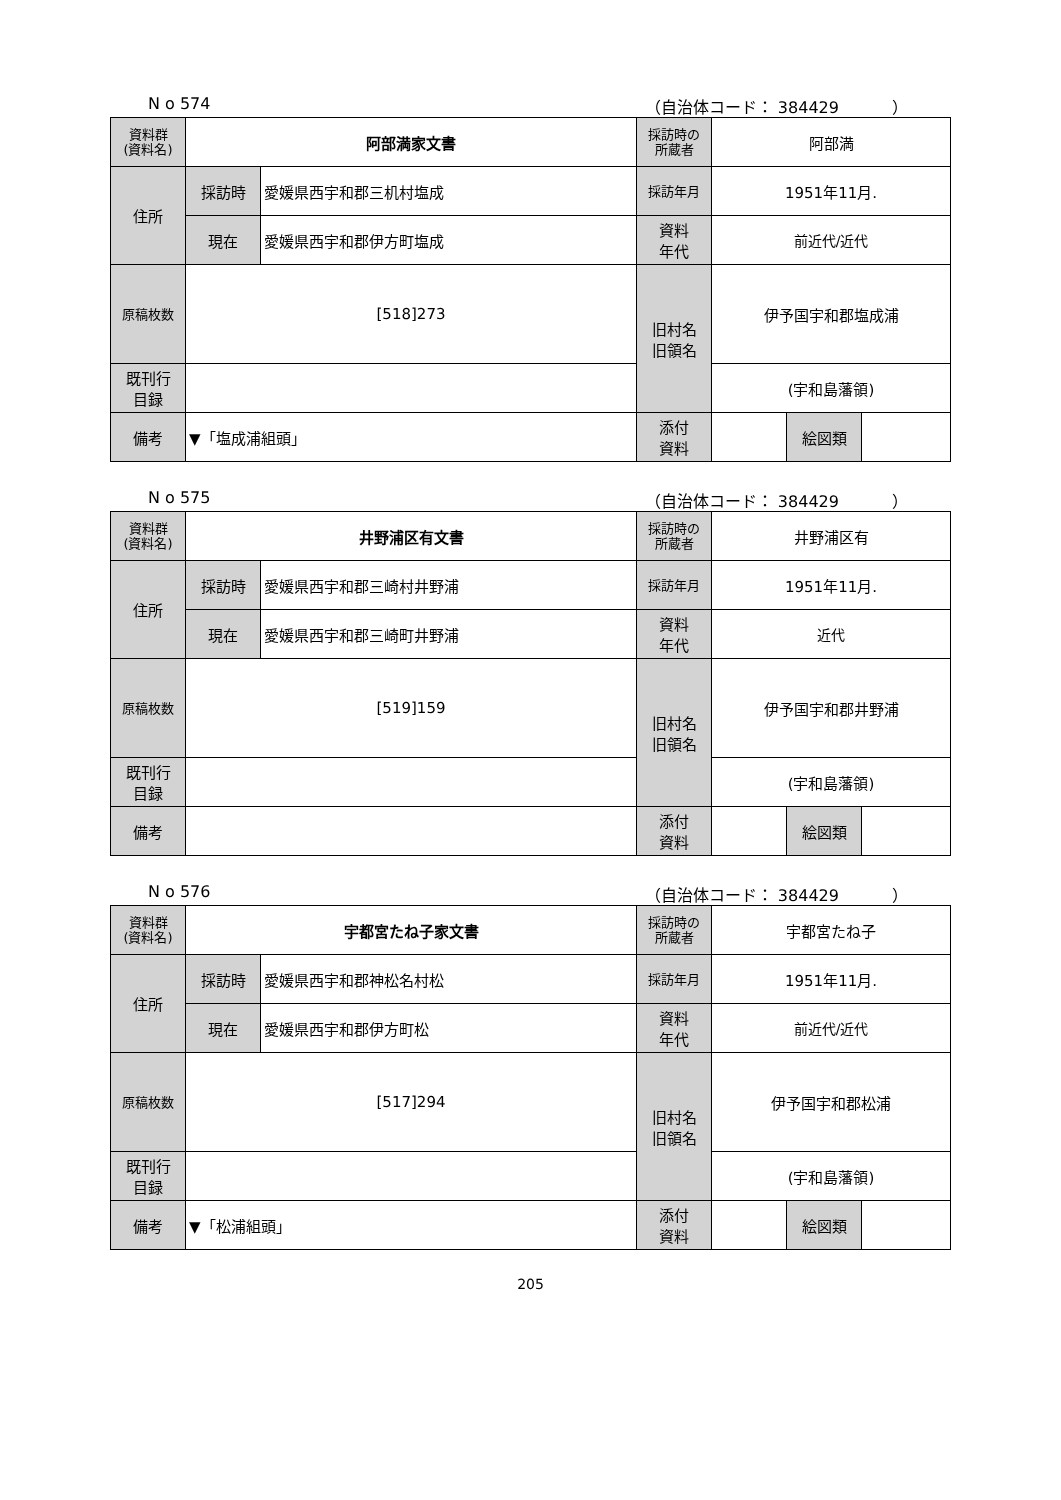N o 574 （自治体コード： 384429 　　　）
| 資料群 (資料名) | 阿部満家文書 | | 採訪時の 所蔵者 | 阿部満 | | |
| 住所 | 採訪時 | 愛媛県西宇和郡三机村塩成 | 採訪年月 | 1951年11月. | | |
| | 現在 | 愛媛県西宇和郡伊方町塩成 | 資料 年代 | 前近代/近代 | | |
| 原稿枚数 | [518]273 | | 旧村名 旧領名 | 伊予国宇和郡塩成浦 | | |
| 既刊行 目録 | | | | (宇和島藩領) | | |
| 備考 | ▼「塩成浦組頭」 | | | | | |
| | | | 添付 資料 | | 絵図類 | |
N o 575 （自治体コード： 384429 　　　）
| 資料群 (資料名) | 井野浦区有文書 | | 採訪時の 所蔵者 | 井野浦区有 | | |
| 住所 | 採訪時 | 愛媛県西宇和郡三崎村井野浦 | 採訪年月 | 1951年11月. | | |
| | 現在 | 愛媛県西宇和郡三崎町井野浦 | 資料 年代 | 近代 | | |
| 原稿枚数 | [519]159 | | 旧村名 旧領名 | 伊予国宇和郡井野浦 | | |
| 既刊行 目録 | | | | (宇和島藩領) | | |
| 備考 | | | | | | |
| | | | 添付 資料 | | 絵図類 | |
N o 576 （自治体コード： 384429 　　　）
| 資料群 (資料名) | 宇都宮たね子家文書 | | 採訪時の 所蔵者 | 宇都宮たね子 | | |
| 住所 | 採訪時 | 愛媛県西宇和郡神松名村松 | 採訪年月 | 1951年11月. | | |
| | 現在 | 愛媛県西宇和郡伊方町松 | 資料 年代 | 前近代/近代 | | |
| 原稿枚数 | [517]294 | | 旧村名 旧領名 | 伊予国宇和郡松浦 | | |
| 既刊行 目録 | | | | (宇和島藩領) | | |
| 備考 | ▼「松浦組頭」 | | | | | |
| | | | 添付 資料 | | 絵図類 | |
205